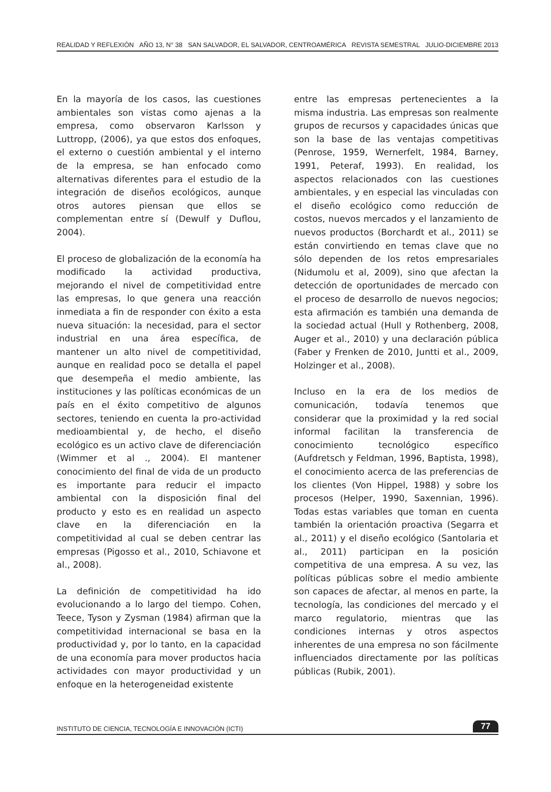REALIDAD Y REFLEXIÓN AÑO 13, N° 38 SAN SALVADOR, EL SALVADOR, CENTROAMÉRICA REVISTA SEMESTRAL JULIO-DICIEMBRE 2013
En la mayoría de los casos, las cuestiones ambientales son vistas como ajenas a la empresa, como observaron Karlsson y Luttropp, (2006), ya que estos dos enfoques, el externo o cuestión ambiental y el interno de la empresa, se han enfocado como alternativas diferentes para el estudio de la integración de diseños ecológicos, aunque otros autores piensan que ellos se complementan entre sí (Dewulf y Duflou, 2004).
El proceso de globalización de la economía ha modificado la actividad productiva, mejorando el nivel de competitividad entre las empresas, lo que genera una reacción inmediata a fin de responder con éxito a esta nueva situación: la necesidad, para el sector industrial en una área específica, de mantener un alto nivel de competitividad, aunque en realidad poco se detalla el papel que desempeña el medio ambiente, las instituciones y las políticas económicas de un país en el éxito competitivo de algunos sectores, teniendo en cuenta la pro-actividad medioambiental y, de hecho, el diseño ecológico es un activo clave de diferenciación (Wimmer et al ., 2004). El mantener conocimiento del final de vida de un producto es importante para reducir el impacto ambiental con la disposición final del producto y esto es en realidad un aspecto clave en la diferenciación en la competitividad al cual se deben centrar las empresas (Pigosso et al., 2010, Schiavone et al., 2008).
La definición de competitividad ha ido evolucionando a lo largo del tiempo. Cohen, Teece, Tyson y Zysman (1984) afirman que la competitividad internacional se basa en la productividad y, por lo tanto, en la capacidad de una economía para mover productos hacia actividades con mayor productividad y un enfoque en la heterogeneidad existente
entre las empresas pertenecientes a la misma industria. Las empresas son realmente grupos de recursos y capacidades únicas que son la base de las ventajas competitivas (Penrose, 1959, Wernerfelt, 1984, Barney, 1991, Peteraf, 1993). En realidad, los aspectos relacionados con las cuestiones ambientales, y en especial las vinculadas con el diseño ecológico como reducción de costos, nuevos mercados y el lanzamiento de nuevos productos (Borchardt et al., 2011) se están convirtiendo en temas clave que no sólo dependen de los retos empresariales (Nidumolu et al, 2009), sino que afectan la detección de oportunidades de mercado con el proceso de desarrollo de nuevos negocios; esta afirmación es también una demanda de la sociedad actual (Hull y Rothenberg, 2008, Auger et al., 2010) y una declaración pública (Faber y Frenken de 2010, Juntti et al., 2009, Holzinger et al., 2008).
Incluso en la era de los medios de comunicación, todavía tenemos que considerar que la proximidad y la red social informal facilitan la transferencia de conocimiento tecnológico específico (Aufdretsch y Feldman, 1996, Baptista, 1998), el conocimiento acerca de las preferencias de los clientes (Von Hippel, 1988) y sobre los procesos (Helper, 1990, Saxennian, 1996). Todas estas variables que toman en cuenta también la orientación proactiva (Segarra et al., 2011) y el diseño ecológico (Santolaria et al., 2011) participan en la posición competitiva de una empresa. A su vez, las políticas públicas sobre el medio ambiente son capaces de afectar, al menos en parte, la tecnología, las condiciones del mercado y el marco regulatorio, mientras que las condiciones internas y otros aspectos inherentes de una empresa no son fácilmente influenciados directamente por las políticas públicas (Rubik, 2001).
INSTITUTO DE CIENCIA, TECNOLOGÍA E INNOVACIÓN (ICTI) 77